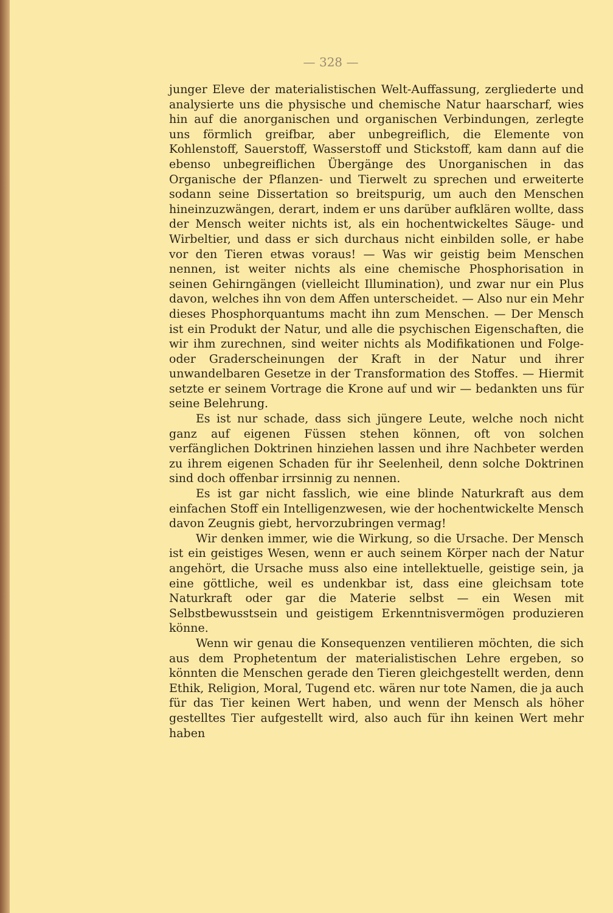— 328 —
junger Eleve der materialistischen Welt-Auffassung, zergliederte und analysierte uns die physische und chemische Natur haarscharf, wies hin auf die anorganischen und organischen Verbindungen, zerlegte uns förmlich greifbar, aber unbegreiflich, die Elemente von Kohlenstoff, Sauerstoff, Wasserstoff und Stickstoff, kam dann auf die ebenso unbegreiflichen Übergänge des Unorganischen in das Organische der Pflanzen- und Tierwelt zu sprechen und erweiterte sodann seine Dissertation so breitspurig, um auch den Menschen hineinzuzwängen, derart, indem er uns darüber aufklären wollte, dass der Mensch weiter nichts ist, als ein hochentwickeltes Säuge- und Wirbeltier, und dass er sich durchaus nicht einbilden solle, er habe vor den Tieren etwas voraus! — Was wir geistig beim Menschen nennen, ist weiter nichts als eine chemische Phosphorisation in seinen Gehirngängen (vielleicht Illumination), und zwar nur ein Plus davon, welches ihn von dem Affen unterscheidet. — Also nur ein Mehr dieses Phosphorquantums macht ihn zum Menschen. — Der Mensch ist ein Produkt der Natur, und alle die psychischen Eigenschaften, die wir ihm zurechnen, sind weiter nichts als Modifikationen und Folge- oder Graderscheinungen der Kraft in der Natur und ihrer unwandelbaren Gesetze in der Transformation des Stoffes. — Hiermit setzte er seinem Vortrage die Krone auf und wir — bedankten uns für seine Belehrung.
Es ist nur schade, dass sich jüngere Leute, welche noch nicht ganz auf eigenen Füssen stehen können, oft von solchen verfänglichen Doktrinen hinziehen lassen und ihre Nachbeter werden zu ihrem eigenen Schaden für ihr Seelenheil, denn solche Doktrinen sind doch offenbar irrsinnig zu nennen.
Es ist gar nicht fasslich, wie eine blinde Naturkraft aus dem einfachen Stoff ein Intelligenzwesen, wie der hochentwickelte Mensch davon Zeugnis giebt, hervorzubringen vermag!
Wir denken immer, wie die Wirkung, so die Ursache. Der Mensch ist ein geistiges Wesen, wenn er auch seinem Körper nach der Natur angehört, die Ursache muss also eine intellektuelle, geistige sein, ja eine göttliche, weil es undenkbar ist, dass eine gleichsam tote Naturkraft oder gar die Materie selbst — ein Wesen mit Selbstbewusstsein und geistigem Erkenntnisvermögen produzieren könne.
Wenn wir genau die Konsequenzen ventilieren möchten, die sich aus dem Prophetentum der materialistischen Lehre ergeben, so könnten die Menschen gerade den Tieren gleichgestellt werden, denn Ethik, Religion, Moral, Tugend etc. wären nur tote Namen, die ja auch für das Tier keinen Wert haben, und wenn der Mensch als höher gestelltes Tier aufgestellt wird, also auch für ihn keinen Wert mehr haben